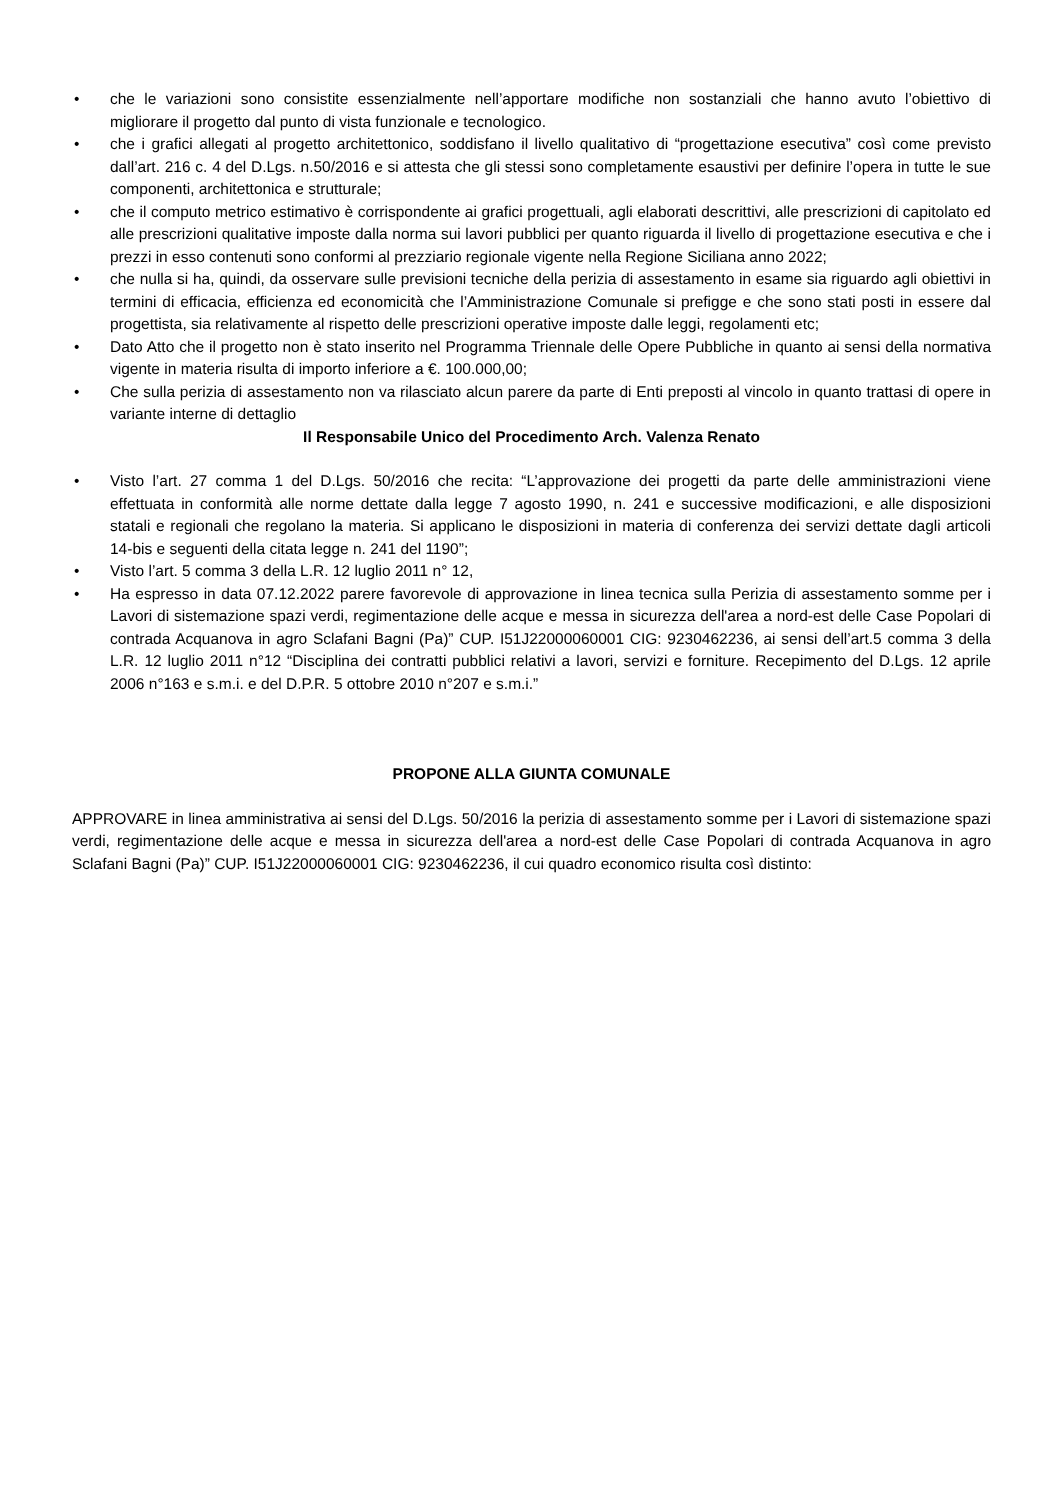• che le variazioni sono consistite essenzialmente nell’apportare modifiche non sostanziali che hanno avuto l’obiettivo di migliorare il progetto dal punto di vista funzionale e tecnologico.
• che i grafici allegati al progetto architettonico, soddisfano il livello qualitativo di “progettazione esecutiva” così come previsto dall’art. 216 c. 4 del D.Lgs. n.50/2016 e si attesta che gli stessi sono completamente esaustivi per definire l’opera in tutte le sue componenti, architettonica e strutturale;
• che il computo metrico estimativo è corrispondente ai grafici progettuali, agli elaborati descrittivi, alle prescrizioni di capitolato ed alle prescrizioni qualitative imposte dalla norma sui lavori pubblici per quanto riguarda il livello di progettazione esecutiva e che i prezzi in esso contenuti sono conformi al prezziario regionale vigente nella Regione Siciliana anno 2022;
• che nulla si ha, quindi, da osservare sulle previsioni tecniche della perizia di assestamento in esame sia riguardo agli obiettivi in termini di efficacia, efficienza ed economicità che l’Amministrazione Comunale si prefigge e che sono stati posti in essere dal progettista, sia relativamente al rispetto delle prescrizioni operative imposte dalle leggi, regolamenti etc;
• Dato Atto che il progetto non è stato inserito nel Programma Triennale delle Opere Pubbliche in quanto ai sensi della normativa vigente in materia risulta di importo inferiore a €. 100.000,00;
• Che sulla perizia di assestamento non va rilasciato alcun parere da parte di Enti preposti al vincolo in quanto trattasi di opere in variante interne di dettaglio
Il Responsabile Unico del Procedimento Arch. Valenza Renato
• Visto l’art. 27 comma 1 del D.Lgs. 50/2016 che recita: “L’approvazione dei progetti da parte delle amministrazioni viene effettuata in conformità alle norme dettate dalla legge 7 agosto 1990, n. 241 e successive modificazioni, e alle disposizioni statali e regionali che regolano la materia. Si applicano le disposizioni in materia di conferenza dei servizi dettate dagli articoli 14-bis e seguenti della citata legge n. 241 del 1190”;
• Visto l’art. 5 comma 3 della L.R. 12 luglio 2011 n° 12,
• Ha espresso in data 07.12.2022 parere favorevole di approvazione in linea tecnica sulla Perizia di assestamento somme per i Lavori di sistemazione spazi verdi, regimentazione delle acque e messa in sicurezza dell'area a nord-est delle Case Popolari di contrada Acquanova in agro Sclafani Bagni (Pa)” CUP. I51J22000060001 CIG: 9230462236, ai sensi dell’art.5 comma 3 della L.R. 12 luglio 2011 n°12 “Disciplina dei contratti pubblici relativi a lavori, servizi e forniture. Recepimento del D.Lgs. 12 aprile 2006 n°163 e s.m.i. e del D.P.R. 5 ottobre 2010 n°207 e s.m.i.”
PROPONE ALLA GIUNTA COMUNALE
APPROVARE in linea amministrativa ai sensi del D.Lgs. 50/2016 la perizia di assestamento somme per i Lavori di sistemazione spazi verdi, regimentazione delle acque e messa in sicurezza dell'area a nord-est delle Case Popolari di contrada Acquanova in agro Sclafani Bagni (Pa)” CUP. I51J22000060001 CIG: 9230462236, il cui quadro economico risulta così distinto: